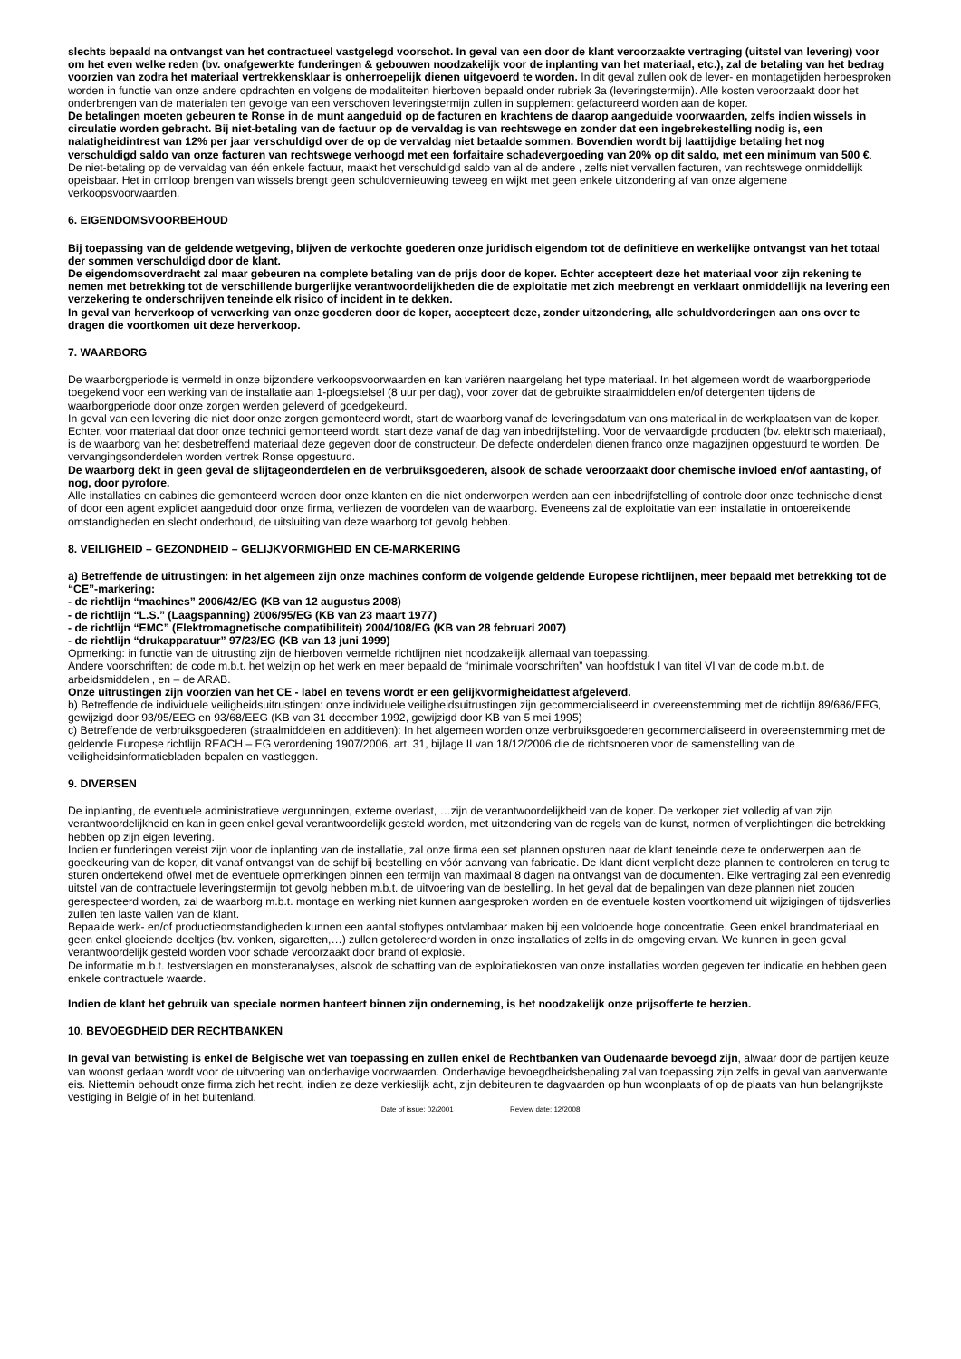slechts bepaald na ontvangst van het contractueel vastgelegd voorschot. In geval van een door de klant veroorzaakte vertraging (uitstel van levering) voor om het even welke reden (bv. onafgewerkte funderingen & gebouwen noodzakelijk voor de inplanting van het materiaal, etc.), zal de betaling van het bedrag voorzien van zodra het materiaal vertrekkensklaar is onherroepelijk dienen uitgevoerd te worden. In dit geval zullen ook de lever- en montagetijden herbesproken worden in functie van onze andere opdrachten en volgens de modaliteiten hierboven bepaald onder rubriek 3a (leveringstermijn). Alle kosten veroorzaakt door het onderbrengen van de materialen ten gevolge van een verschoven leveringstermijn zullen in supplement gefactureerd worden aan de koper.
De betalingen moeten gebeuren te Ronse in de munt aangeduid op de facturen en krachtens de daarop aangeduide voorwaarden, zelfs indien wissels in circulatie worden gebracht. Bij niet-betaling van de factuur op de vervaldag is van rechtswege en zonder dat een ingebrekestelling nodig is, een nalatigheidintrest van 12% per jaar verschuldigd over de op de vervaldag niet betaalde sommen. Bovendien wordt bij laattijdige betaling het nog verschuldigd saldo van onze facturen van rechtswege verhoogd met een forfaitaire schadevergoeding van 20% op dit saldo, met een minimum van 500 €.
De niet-betaling op de vervaldag van één enkele factuur, maakt het verschuldigd saldo van al de andere , zelfs niet vervallen facturen, van rechtswege onmiddellijk opeisbaar. Het in omloop brengen van wissels brengt geen schuldvernieuwing teweeg en wijkt met geen enkele uitzondering af van onze algemene verkoopsvoorwaarden.
6. EIGENDOMSVOORBEHOUD
Bij toepassing van de geldende wetgeving, blijven de verkochte goederen onze juridisch eigendom tot de definitieve en werkelijke ontvangst van het totaal der sommen verschuldigd door de klant.
De eigendomsoverdracht zal maar gebeuren na complete betaling van de prijs door de koper. Echter accepteert deze het materiaal voor zijn rekening te nemen met betrekking tot de verschillende burgerlijke verantwoordelijkheden die de exploitatie met zich meebrengt en verklaart onmiddellijk na levering een verzekering te onderschrijven teneinde elk risico of incident in te dekken.
In geval van herverkoop of verwerking van onze goederen door de koper, accepteert deze, zonder uitzondering, alle schuldvorderingen aan ons over te dragen die voortkomen uit deze herverkoop.
7. WAARBORG
De waarborgperiode is vermeld in onze bijzondere verkoopsvoorwaarden en kan variëren naargelang het type materiaal. In het algemeen wordt de waarborgperiode toegekend voor een werking van de installatie aan 1-ploegstelsel (8 uur per dag), voor zover dat de gebruikte straalmiddelen en/of detergenten tijdens de waarborgperiode door onze zorgen werden geleverd of goedgekeurd.
In geval van een levering die niet door onze zorgen gemonteerd wordt, start de waarborg vanaf de leveringsdatum van ons materiaal in de werkplaatsen van de koper. Echter, voor materiaal dat door onze technici gemonteerd wordt, start deze vanaf de dag van inbedrijfstelling. Voor de vervaardigde producten (bv. elektrisch materiaal), is de waarborg van het desbetreffend materiaal deze gegeven door de constructeur. De defecte onderdelen dienen franco onze magazijnen opgestuurd te worden. De vervangingsonderdelen worden vertrek Ronse opgestuurd.
De waarborg dekt in geen geval de slijtageonderdelen en de verbruiksgoederen, alsook de schade veroorzaakt door chemische invloed en/of aantasting, of nog, door pyrofore.
Alle installaties en cabines die gemonteerd werden door onze klanten en die niet onderworpen werden aan een inbedrijfstelling of controle door onze technische dienst of door een agent expliciet aangeduid door onze firma, verliezen de voordelen van de waarborg. Eveneens zal de exploitatie van een installatie in ontoereikende omstandigheden en slecht onderhoud, de uitsluiting van deze waarborg tot gevolg hebben.
8. VEILIGHEID – GEZONDHEID – GELIJKVORMIGHEID EN CE-MARKERING
a) Betreffende de uitrustingen: in het algemeen zijn onze machines conform de volgende geldende Europese richtlijnen, meer bepaald met betrekking tot de “CE”-markering:
- de richtlijn “machines” 2006/42/EG (KB van 12 augustus 2008)
- de richtlijn “L.S.” (Laagspanning) 2006/95/EG (KB van 23 maart 1977)
- de richtlijn “EMC” (Elektromagnetische compatibiliteit) 2004/108/EG (KB van 28 februari 2007)
- de richtlijn “drukapparatuur” 97/23/EG (KB van 13 juni 1999)
Opmerking: in functie van de uitrusting zijn de hierboven vermelde richtlijnen niet noodzakelijk allemaal van toepassing.
Andere voorschriften: de code m.b.t. het welzijn op het werk en meer bepaald de “minimale voorschriften” van hoofdstuk I van titel VI van de code m.b.t. de arbeidsmiddelen , en – de ARAB.
Onze uitrustingen zijn voorzien van het CE - label en tevens wordt er een gelijkvormigheidattest afgeleverd.
b) Betreffende de individuele veiligheidsuitrustingen: onze individuele veiligheidsuitrustingen zijn gecommercialiseerd in overeenstemming met de richtlijn 89/686/EEG, gewijzigd door 93/95/EEG en 93/68/EEG (KB van 31 december 1992, gewijzigd door KB van 5 mei 1995)
c) Betreffende de verbruiksgoederen (straalmiddelen en additieven): In het algemeen worden onze verbruiksgoederen gecommercialiseerd in overeenstemming met de geldende Europese richtlijn REACH – EG verordening 1907/2006, art. 31, bijlage II van 18/12/2006 die de richtsnoeren voor de samenstelling van de veiligheidsinformatiebladen bepalen en vastleggen.
9. DIVERSEN
De inplanting, de eventuele administratieve vergunningen, externe overlast, …zijn de verantwoordelijkheid van de koper. De verkoper ziet volledig af van zijn verantwoordelijkheid en kan in geen enkel geval verantwoordelijk gesteld worden, met uitzondering van de regels van de kunst, normen of verplichtingen die betrekking hebben op zijn eigen levering.
Indien er funderingen vereist zijn voor de inplanting van de installatie, zal onze firma een set plannen opsturen naar de klant teneinde deze te onderwerpen aan de goedkeuring van de koper, dit vanaf ontvangst van de schijf bij bestelling en vóór aanvang van fabricatie. De klant dient verplicht deze plannen te controleren en terug te sturen ondertekend ofwel met de eventuele opmerkingen binnen een termijn van maximaal 8 dagen na ontvangst van de documenten. Elke vertraging zal een evenredig uitstel van de contractuele leveringstermijn tot gevolg hebben m.b.t. de uitvoering van de bestelling. In het geval dat de bepalingen van deze plannen niet zouden gerespecteerd worden, zal de waarborg m.b.t. montage en werking niet kunnen aangesproken worden en de eventuele kosten voortkomend uit wijzigingen of tijdsverlies zullen ten laste vallen van de klant.
Bepaalde werk- en/of productieomstandigheden kunnen een aantal stoftypes ontvlambaar maken bij een voldoende hoge concentratie. Geen enkel brandmateriaal en geen enkel gloeiende deeltjes (bv. vonken, sigaretten,…) zullen getolereerd worden in onze installaties of zelfs in de omgeving ervan. We kunnen in geen geval verantwoordelijk gesteld worden voor schade veroorzaakt door brand of explosie.
De informatie m.b.t. testverslagen en monsteranalyses, alsook de schatting van de exploitatiekosten van onze installaties worden gegeven ter indicatie en hebben geen enkele contractuele waarde.
Indien de klant het gebruik van speciale normen hanteert binnen zijn onderneming, is het noodzakelijk onze prijsofferte te herzien.
10. BEVOEGDHEID DER RECHTBANKEN
In geval van betwisting is enkel de Belgische wet van toepassing en zullen enkel de Rechtbanken van Oudenaarde bevoegd zijn, alwaar door de partijen keuze van woonst gedaan wordt voor de uitvoering van onderhavige voorwaarden. Onderhavige bevoegdheidsbepaling zal van toepassing zijn zelfs in geval van aanverwante eis. Niettemin behoudt onze firma zich het recht, indien ze deze verkieslijk acht, zijn debiteuren te dagvaarden op hun woonplaats of op de plaats van hun belangrijkste vestiging in België of in het buitenland.
Date of issue: 02/2001 Review date: 12/2008